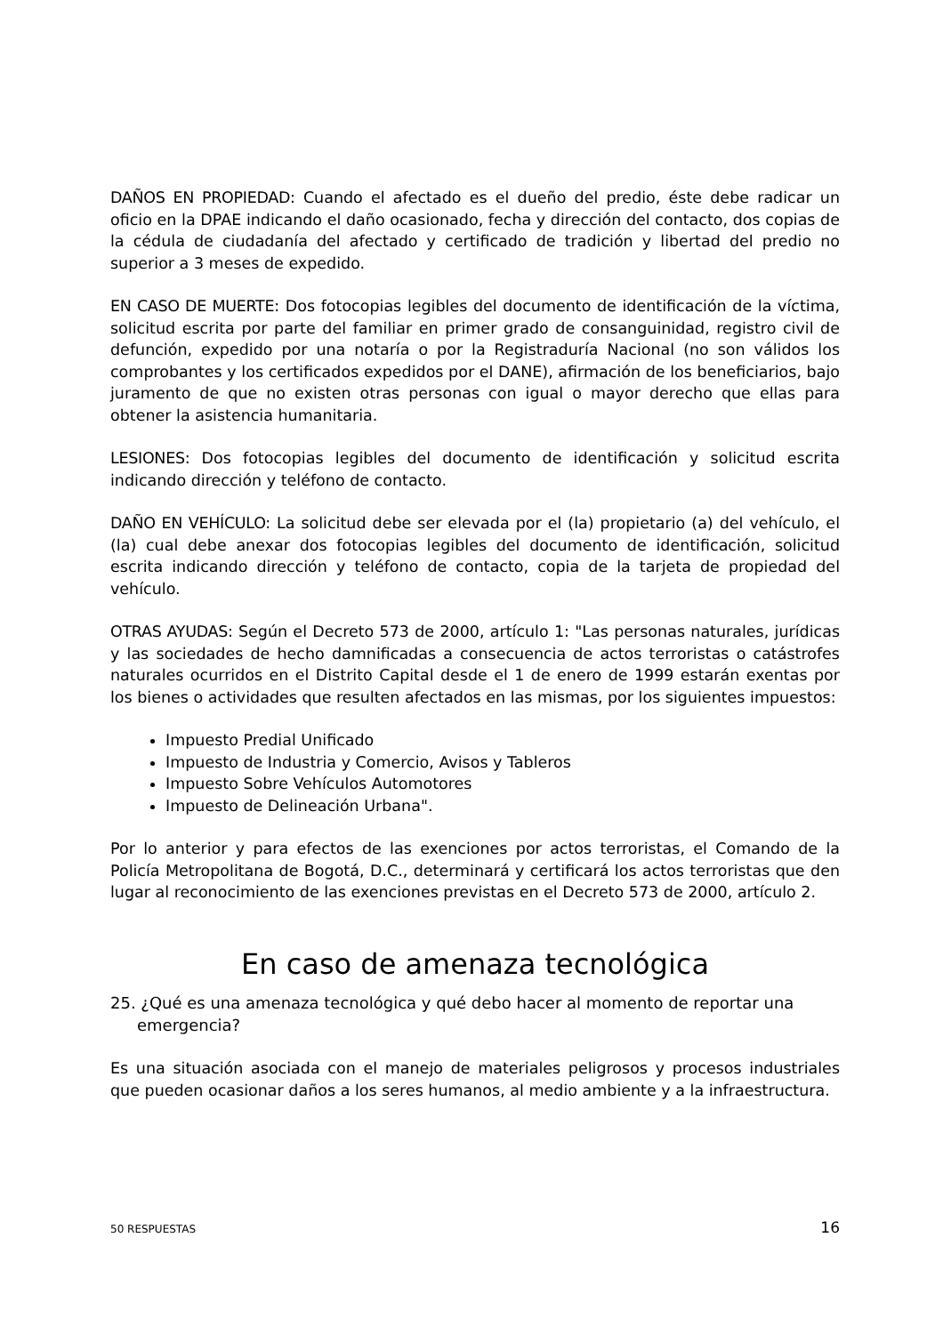DAÑOS EN PROPIEDAD: Cuando el afectado es el dueño del predio, éste debe radicar un oficio en la DPAE indicando el daño ocasionado, fecha y dirección del contacto, dos copias de la cédula de ciudadanía del afectado y certificado de tradición y libertad del predio no superior a 3 meses de expedido.
EN CASO DE MUERTE: Dos fotocopias legibles del documento de identificación de la víctima, solicitud escrita por parte del familiar en primer grado de consanguinidad, registro civil de defunción, expedido por una notaría o por la Registraduría Nacional (no son válidos los comprobantes y los certificados expedidos por el DANE), afirmación de los beneficiarios, bajo juramento de que no existen otras personas con igual o mayor derecho que ellas para obtener la asistencia humanitaria.
LESIONES: Dos fotocopias legibles del documento de identificación y solicitud escrita indicando dirección y teléfono de contacto.
DAÑO EN VEHÍCULO: La solicitud debe ser elevada por el (la) propietario (a) del vehículo, el (la) cual debe anexar dos fotocopias legibles del documento de identificación, solicitud escrita indicando dirección y teléfono de contacto, copia de la tarjeta de propiedad del vehículo.
OTRAS AYUDAS: Según el Decreto 573 de 2000, artículo 1: "Las personas naturales, jurídicas y las sociedades de hecho damnificadas a consecuencia de actos terroristas o catástrofes naturales ocurridos en el Distrito Capital desde el 1 de enero de 1999 estarán exentas por los bienes o actividades que resulten afectados en las mismas, por los siguientes impuestos:
Impuesto Predial Unificado
Impuesto de Industria y Comercio, Avisos y Tableros
Impuesto Sobre Vehículos Automotores
Impuesto de Delineación Urbana".
Por lo anterior y para efectos de las exenciones por actos terroristas, el Comando de la Policía Metropolitana de Bogotá, D.C., determinará y certificará los actos terroristas que den lugar al reconocimiento de las exenciones previstas en el Decreto 573 de 2000, artículo 2.
En caso de amenaza tecnológica
25. ¿Qué es una amenaza tecnológica y qué debo hacer al momento de reportar una emergencia?
Es una situación asociada con el manejo de materiales peligrosos y procesos industriales que pueden ocasionar daños a los seres humanos, al medio ambiente y a la infraestructura.
50 RESPUESTAS 16